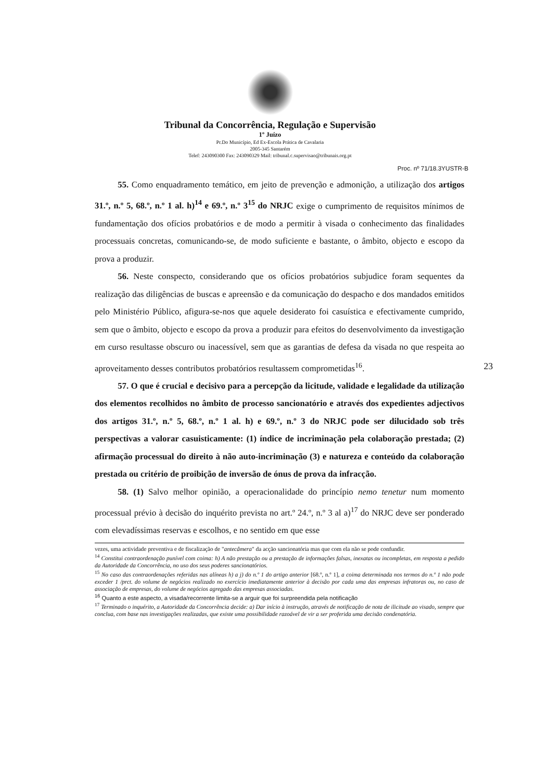Tribunal da Concorrência, Regulação e Supervisão
1º Juízo
Pr.Do Município, Ed Ex-Escola Prática de Cavalaria
2005-345 Santarém
Telef: 243090300 Fax: 243090329 Mail: tribunal.c.supervisao@tribunais.org.pt
Proc. nº 71/18.3YUSTR-B
55. Como enquadramento temático, em jeito de prevenção e admonição, a utilização dos artigos 31.º, n.º 5, 68.º, n.º 1 al. h)<sup>14</sup> e 69.º, n.º 3<sup>15</sup> do NRJC exige o cumprimento de requisitos mínimos de fundamentação dos ofícios probatórios e de modo a permitir à visada o conhecimento das finalidades processuais concretas, comunicando-se, de modo suficiente e bastante, o âmbito, objecto e escopo da prova a produzir.
56. Neste conspecto, considerando que os ofícios probatórios subjudice foram sequentes da realização das diligências de buscas e apreensão e da comunicação do despacho e dos mandados emitidos pelo Ministério Público, afigura-se-nos que aquele desiderato foi casuística e efectivamente cumprido, sem que o âmbito, objecto e escopo da prova a produzir para efeitos do desenvolvimento da investigação em curso resultasse obscuro ou inacessível, sem que as garantias de defesa da visada no que respeita ao aproveitamento desses contributos probatórios resultassem comprometidas<sup>16</sup>.
57. O que é crucial e decisivo para a percepção da licitude, validade e legalidade da utilização dos elementos recolhidos no âmbito de processo sancionatório e através dos expedientes adjectivos dos artigos 31.º, n.º 5, 68.º, n.º 1 al. h) e 69.º, n.º 3 do NRJC pode ser dilucidado sob três perspectivas a valorar casuisticamente: (1) índice de incriminação pela colaboração prestada; (2) afirmação processual do direito à não auto-incriminação (3) e natureza e conteúdo da colaboração prestada ou critério de proibição de inversão de ónus de prova da infracção.
58. (1) Salvo melhor opinião, a operacionalidade do princípio nemo tenetur num momento processual prévio à decisão do inquérito prevista no art.º 24.º, n.º 3 al a)<sup>17</sup> do NRJC deve ser ponderado com elevadíssimas reservas e escolhos, e no sentido em que esse
23
vezes, uma actividade preventiva e de fiscalização de "antecâmera" da acção sancionatória mas que com ela não se pode confundir.
<sup>14</sup> Constitui contraordenação punível com coima: h) A não prestação ou a prestação de informações falsas, inexatas ou incompletas, em resposta a pedido da Autoridade da Concorrência, no uso dos seus poderes sancionatórios.
<sup>15</sup> No caso das contraordenações referidas nas alíneas h) a j) do n.º 1 do artigo anterior [68.º, n.º 1], a coima determinada nos termos do n.º 1 não pode exceder 1 /prct. do volume de negócios realizado no exercício imediatamente anterior à decisão por cada uma das empresas infratoras ou, no caso de associação de empresas, do volume de negócios agregado das empresas associadas.
<sup>16</sup> Quanto a este aspecto, a visada/recorrente limita-se a arguir que foi surpreendida pela notificação
<sup>17</sup> Terminado o inquérito, a Autoridade da Concorrência decide: a) Dar início à instrução, através de notificação de nota de ilicitude ao visado, sempre que conclua, com base nas investigações realizadas, que existe uma possibilidade razoável de vir a ser proferida uma decisão condenatória.